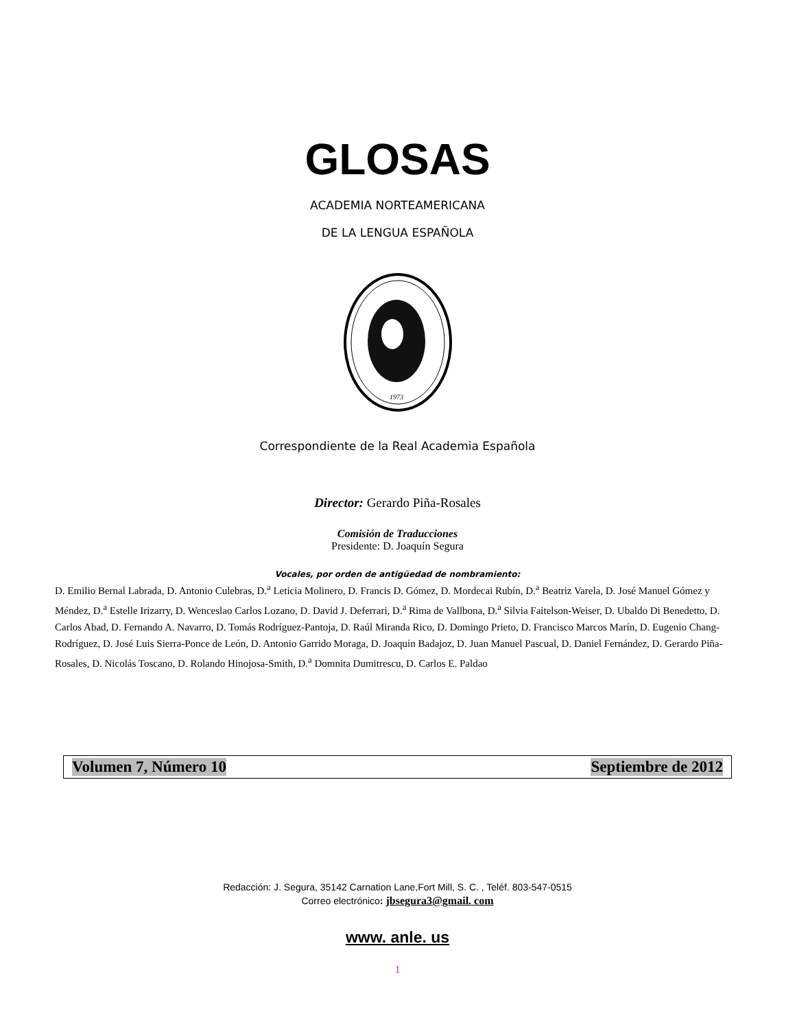GLOSAS
ACADEMIA NORTEAMERICANA
DE LA LENGUA ESPAÑOLA
1973
Correspondiente de la Real Academia Española
Director: Gerardo Piña-Rosales
Comisión de Traducciones
Presidente: D. Joaquín Segura
Vocales, por orden de antigüedad de nombramiento:
D. Emilio Bernal Labrada, D. Antonio Culebras, D.<sup>a</sup> Leticia Molinero, D. Francis D. Gómez, D. Mordecai Rubín, D.<sup>a</sup> Beatriz Varela, D. José Manuel Gómez y Méndez, D.<sup>a</sup> Estelle Irizarry, D. Wenceslao Carlos Lozano, D. David J. Deferrari, D.<sup>a</sup> Rima de Vallbona, D.<sup>a</sup> Silvia Faitelson-Weiser, D. Ubaldo Di Benedetto, D. Carlos Abad, D. Fernando A. Navarro, D. Tomás Rodríguez-Pantoja, D. Raúl Miranda Rico, D. Domingo Prieto, D. Francisco Marcos Marín, D. Eugenio Chang-Rodríguez, D. José Luis Sierra-Ponce de León, D. Antonio Garrido Moraga, D. Joaquín Badajoz, D. Juan Manuel Pascual, D. Daniel Fernández, D. Gerardo Piña-Rosales, D. Nicolás Toscano, D. Rolando Hinojosa-Smith, D.<sup>a</sup> Domnita Dumitrescu, D. Carlos E. Paldao
Volumen 7, Número 10 Septiembre de 2012
Redacción: J. Segura, 35142 Carnation Lane,Fort Mill, S. C. , Teléf. 803-547-0515
Correo electrónico: jbsegura3@gmail. com
www. anle. us
1